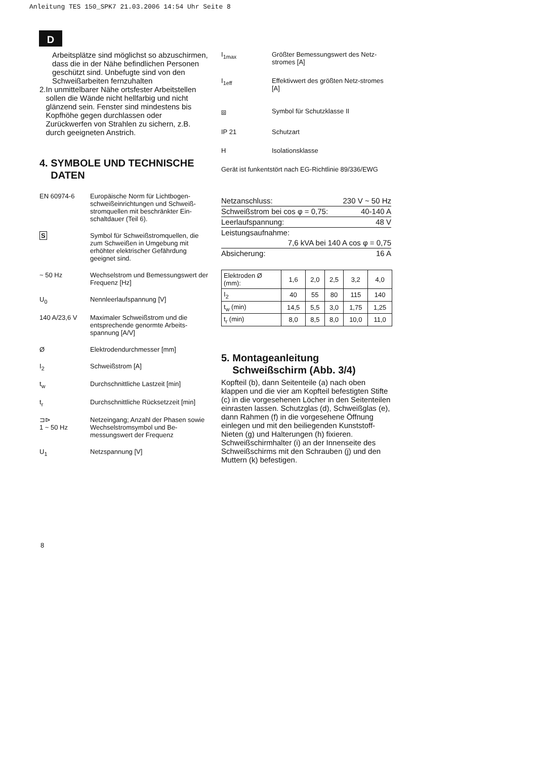Anleitung TES 150_SPK7 21.03.2006 14:54 Uhr Seite 8
D
Arbeitsplätze sind möglichst so abzuschirmen, dass die in der Nähe befindlichen Personen geschützt sind. Unbefugte sind von den Schweißarbeiten fernzuhalten
2. In unmittelbarer Nähe ortsfester Arbeitstellen sollen die Wände nicht hellfarbig und nicht glänzend sein. Fenster sind mindestens bis Kopfhöhe gegen durchlassen oder Zurückwerfen von Strahlen zu sichern, z.B. durch geeigneten Anstrich.
4. SYMBOLE UND TECHNISCHE
DATEN
EN 60974-6 Europäische Norm für Lichtbogen-schweißeinrichtungen und Schweiß-stromquellen mit beschränkter Ein-schaltdauer (Teil 6).
S Symbol für Schweißstromquellen, die zum Schweißen in Umgebung mit erhöhter elektrischer Gefährdung geeignet sind.
~ 50 Hz Wechselstrom und Bemessungswert der Frequenz [Hz]
U<sub>0</sub> Nennleerlaufspannung [V]
140 A/23,6 V Maximaler Schweißstrom und die entsprechende genormte Arbeits-spannung [A/V]
Ø Elektrodendurchmesser [mm]
I<sub>2</sub> Schweißstrom [A]
t<sub>w</sub> Durchschnittliche Lastzeit [min]
t<sub>r</sub> Durchschnittliche Rücksetzzeit [min]
⊐⊳
1 ~ 50 Hz Netzeingang; Anzahl der Phasen sowie Wechselstromsymbol und Be-messungswert der Frequenz
U<sub>1</sub> Netzspannung [V]
I<sub>1max</sub> Größter Bemessungswert des Netz-stromes [A]
I<sub>1eff</sub> Effektivwert des größten Netz-stromes [A]
⧈ Symbol für Schutzklasse II
IP 21 Schutzart
H Isolationsklasse
Gerät ist funkentstört nach EG-Richtlinie 89/336/EWG
Netzanschluss: 230 V ~ 50 Hz
Schweißstrom bei cos φ = 0,75: 40-140 A
Leerlaufspannung: 48 V
Leistungsaufnahme:
7,6 kVA bei 140 A cos φ = 0,75
Absicherung: 16 A
| Elektroden Ø (mm): | 1,6 | 2,0 | 2,5 | 3,2 | 4,0 |
| I<sub>2</sub> | 40 | 55 | 80 | 115 | 140 |
| t<sub>w</sub> (min) | 14,5 | 5,5 | 3,0 | 1,75 | 1,25 |
| t<sub>r</sub> (min) | 8,0 | 8,5 | 8,0 | 10,0 | 11,0 |
5. Montageanleitung
Schweißschirm (Abb. 3/4)
Kopfteil (b), dann Seitenteile (a) nach oben klappen und die vier am Kopfteil befestigten Stifte (c) in die vorgesehenen Löcher in den Seitenteilen einrasten lassen. Schutzglas (d), Schweißglas (e), dann Rahmen (f) in die vorgesehene Öffnung einlegen und mit den beiliegenden Kunststoff-Nieten (g) und Halterungen (h) fixieren.
Schweißschirmhalter (i) an der Innenseite des Schweißschirms mit den Schrauben (j) und den Muttern (k) befestigen.
8